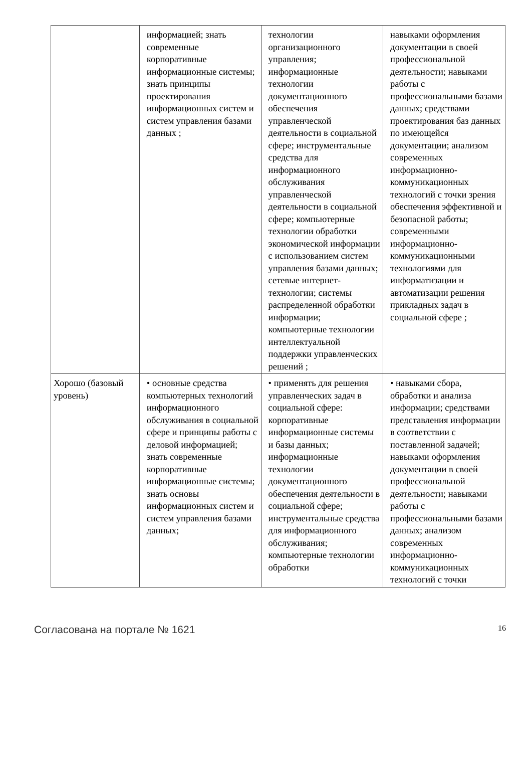| | информацией; знать современные корпоративные информационные системы; знать принципы проектирования информационных систем и систем управления базами данных ; | технологии организационного управления; информационные технологии документационного обеспечения управленческой деятельности в социальной сфере; инструментальные средства для информационного обслуживания управленческой деятельности в социальной сфере; компьютерные технологии обработки экономической информации с использованием систем управления базами данных; сетевые интернет-технологии; системы распределенной обработки информации; компьютерные технологии интеллектуальной поддержки управленческих решений ; | навыками оформления документации в своей профессиональной деятельности; навыками работы с профессиональными базами данных; средствами проектирования баз данных по имеющейся документации; анализом современных информационно-коммуникационных технологий с точки зрения обеспечения эффективной и безопасной работы; современными информационно-коммуникационными технологиями для информатизации и автоматизации решения прикладных задач в социальной сфере ; |
| Хорошо (базовый уровень) | • основные средства компьютерных технологий информационного обслуживания в социальной сфере и принципы работы с деловой информацией; знать современные корпоративные информационные системы; знать основы информационных систем и систем управления базами данных; | • применять для решения управленческих задач в социальной сфере: корпоративные информационные системы и базы данных; информационные технологии документационного обеспечения деятельности в социальной сфере; инструментальные средства для информационного обслуживания; компьютерные технологии обработки | • навыками сбора, обработки и анализа информации; средствами представления информации в соответствии с поставленной задачей; навыками оформления документации в своей профессиональной деятельности; навыками работы с профессиональными базами данных; анализом современных информационно-коммуникационных технологий с точки |
Согласована на портале № 1621 16